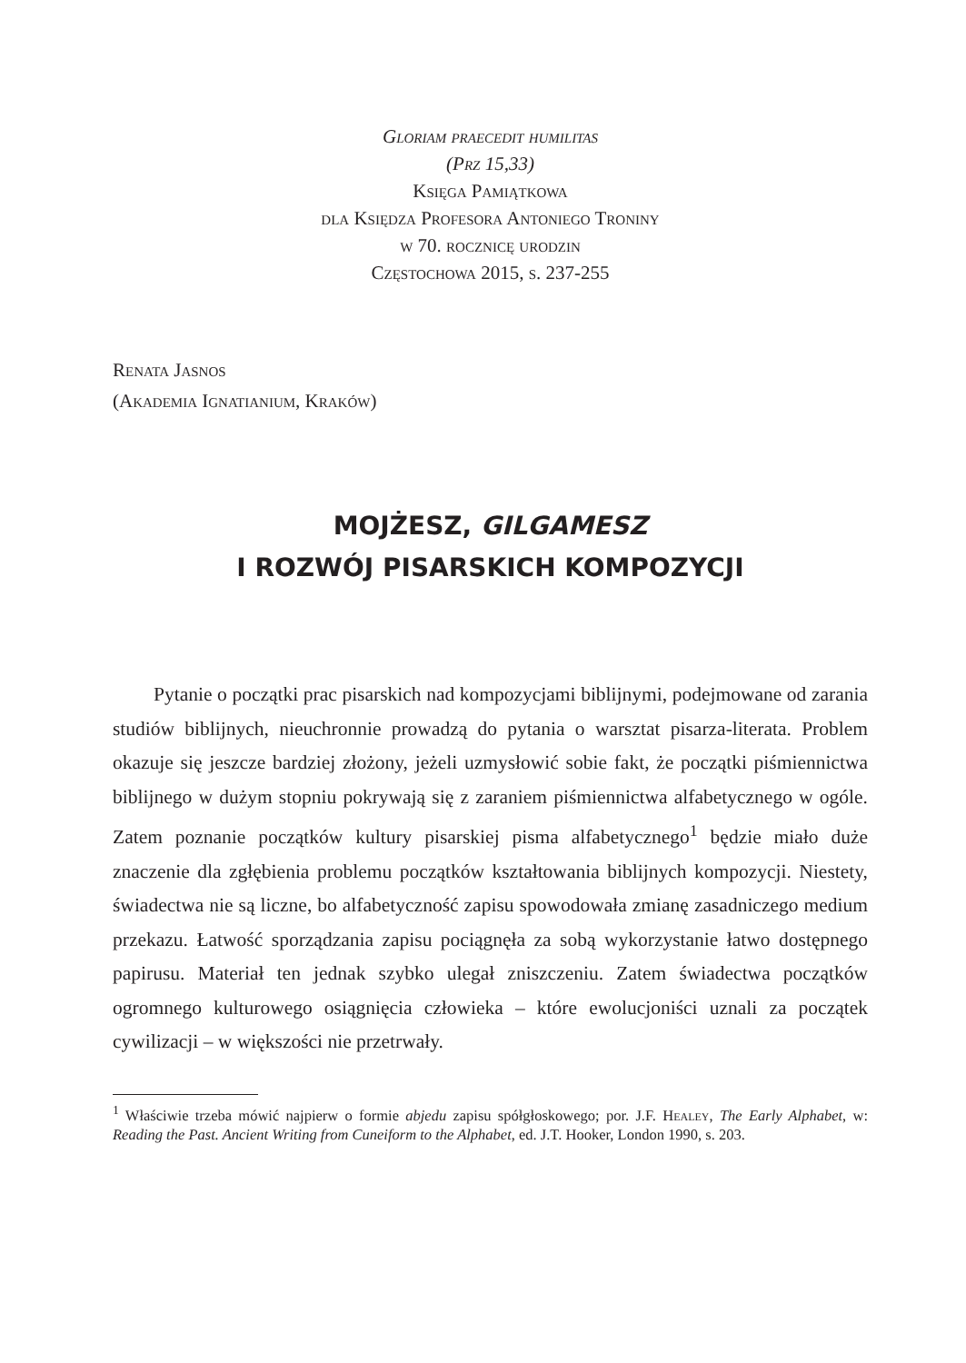Gloriam praecedit humilitas
(Prz 15,33)
Księga Pamiątkowa
dla Księdza Profesora Antoniego Troniny
w 70. rocznicę urodzin
Częstochowa 2015, s. 237-255
Renata Jasnos
(Akademia Ignatianium, Kraków)
MOJŻESZ, GILGAMESZ
I ROZWÓJ PISARSKICH KOMPOZYCJI
Pytanie o początki prac pisarskich nad kompozycjami biblijnymi, podejmowane od zarania studiów biblijnych, nieuchronnie prowadzą do pytania o warsztat pisarza-literata. Problem okazuje się jeszcze bardziej złożony, jeżeli uzmysłowić sobie fakt, że początki piśmiennictwa biblijnego w dużym stopniu pokrywają się z zaraniem piśmiennictwa alfabetycznego w ogóle. Zatem poznanie początków kultury pisarskiej pisma alfabetycznego<sup>1</sup> będzie miało duże znaczenie dla zgłębienia problemu początków kształtowania biblijnych kompozycji. Niestety, świadectwa nie są liczne, bo alfabetyczność zapisu spowodowała zmianę zasadniczego medium przekazu. Łatwość sporządzania zapisu pociągnęła za sobą wykorzystanie łatwo dostępnego papirusu. Materiał ten jednak szybko ulegał zniszczeniu. Zatem świadectwa początków ogromnego kulturowego osiągnięcia człowieka – które ewolucjoniści uznali za początek cywilizacji – w większości nie przetrwały.
<sup>1</sup> Właściwie trzeba mówić najpierw o formie abjedu zapisu spółgłoskowego; por. J.F. Healey, The Early Alphabet, w: Reading the Past. Ancient Writing from Cuneiform to the Alphabet, ed. J.T. Hooker, London 1990, s. 203.